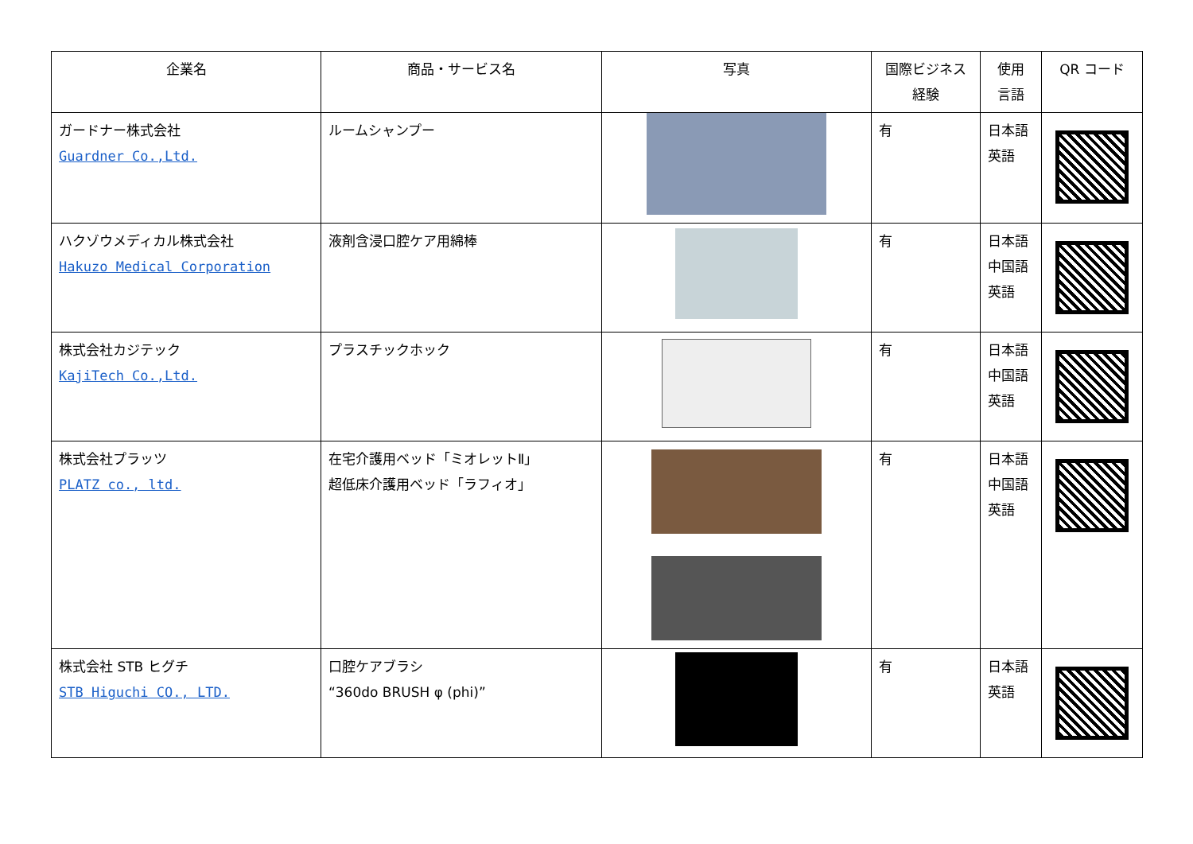| 企業名 | 商品・サービス名 | 写真 | 国際ビジネス 経験 | 使用 言語 | QR コード |
| --- | --- | --- | --- | --- | --- |
| ガードナー株式会社 Guardner Co.,Ltd. | ルームシャンプー | | 有 | 日本語 英語 | |
| ハクゾウメディカル株式会社 Hakuzo Medical Corporation | 液剤含浸口腔ケア用綿棒 | | 有 | 日本語 中国語 英語 | |
| 株式会社カジテック KajiTech Co.,Ltd. | プラスチックホック | | 有 | 日本語 中国語 英語 | |
| 株式会社プラッツ PLATZ co., ltd. | 在宅介護用ベッド「ミオレットⅡ」 超低床介護用ベッド「ラフィオ」 | | 有 | 日本語 中国語 英語 | |
| 株式会社 STB ヒグチ STB Higuchi CO., LTD. | 口腔ケアブラシ “360do BRUSH φ (phi)” | | 有 | 日本語 英語 | |